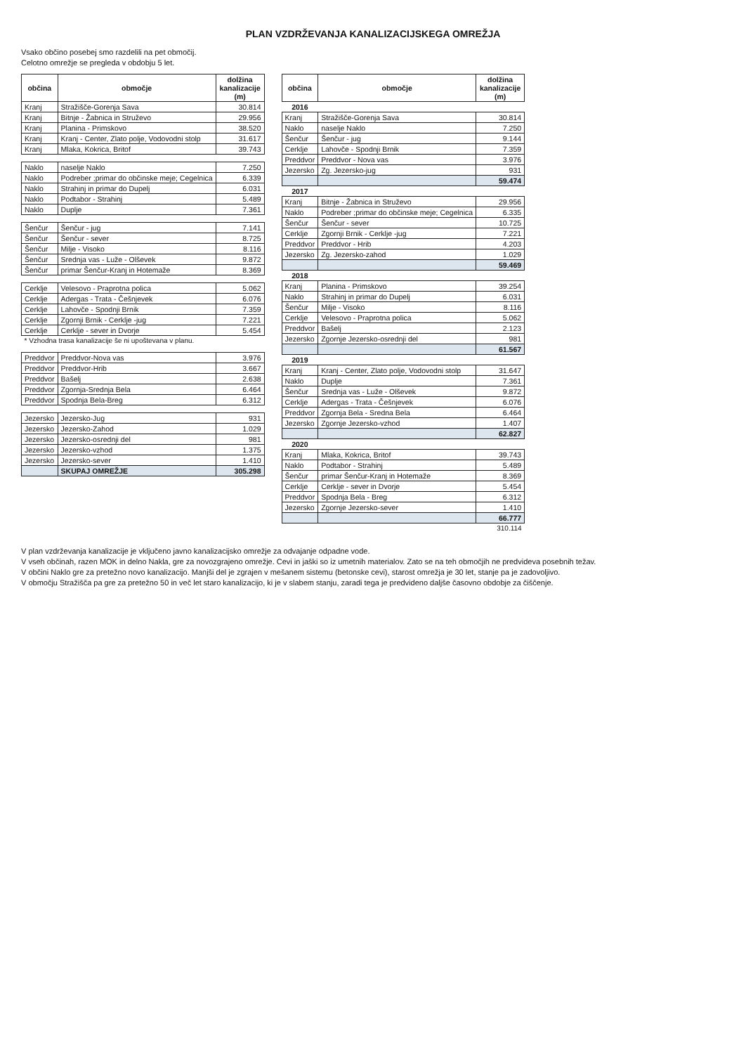PLAN VZDRŽEVANJA KANALIZACIJSKEGA OMREŽJA
Vsako občino posebej smo razdelili na pet območij.
Celotno omrežje se pregleda v obdobju 5 let.
| občina | območje | dolžina kanalizacije (m) |
| --- | --- | --- |
| Kranj | Stražišče-Gorenja Sava | 30.814 |
| Kranj | Bitnje - Žabnica in Struževo | 29.956 |
| Kranj | Planina - Primskovo | 38.520 |
| Kranj | Kranj - Center, Zlato polje, Vodovodni stolp | 31.617 |
| Kranj | Mlaka, Kokrica, Britof | 39.743 |
| Naklo | naselje Naklo | 7.250 |
| Naklo | Podreber ;primar do občinske meje; Cegelnica | 6.339 |
| Naklo | Strahinj in primar do Dupelj | 6.031 |
| Naklo | Podtabor - Strahinj | 5.489 |
| Naklo | Duplje | 7.361 |
| Šenčur | Šenčur - jug | 7.141 |
| Šenčur | Šenčur - sever | 8.725 |
| Šenčur | Milje - Visoko | 8.116 |
| Šenčur | Srednja vas - Luže - Olševek | 9.872 |
| Šenčur | primar Šenčur-Kranj in Hotemaže | 8.369 |
| Cerklje | Velesovo - Praprotna polica | 5.062 |
| Cerklje | Adergas - Trata - Češnjevek | 6.076 |
| Cerklje | Lahovče - Spodnji Brnik | 7.359 |
| Cerklje | Zgornji Brnik - Cerklje -jug | 7.221 |
| Cerklje | Cerklje - sever in Dvorje | 5.454 |
| * Vzhodna trasa kanalizacije še ni upoštevana v planu. | | |
| Preddvor | Preddvor-Nova vas | 3.976 |
| Preddvor | Preddvor-Hrib | 3.667 |
| Preddvor | Bašelj | 2.638 |
| Preddvor | Zgornja-Srednja Bela | 6.464 |
| Preddvor | Spodnja Bela-Breg | 6.312 |
| Jezersko | Jezersko-Jug | 931 |
| Jezersko | Jezersko-Zahod | 1.029 |
| Jezersko | Jezersko-osrednji del | 981 |
| Jezersko | Jezersko-vzhod | 1.375 |
| Jezersko | Jezersko-sever | 1.410 |
| | SKUPAJ OMREŽJE | 305.298 |
| občina | območje | dolžina kanalizacije (m) |
| --- | --- | --- |
| 2016 | | |
| Kranj | Stražišče-Gorenja Sava | 30.814 |
| Naklo | naselje Naklo | 7.250 |
| Šenčur | Šenčur - jug | 9.144 |
| Cerklje | Lahovče - Spodnji Brnik | 7.359 |
| Preddvor | Preddvor - Nova vas | 3.976 |
| Jezersko | Zg. Jezersko-jug | 931 |
| | | 59.474 |
| 2017 | | |
| Kranj | Bitnje - Žabnica in Struževo | 29.956 |
| Naklo | Podreber ;primar do občinske meje; Cegelnica | 6.335 |
| Šenčur | Šenčur - sever | 10.725 |
| Cerklje | Zgornji Brnik - Cerklje -jug | 7.221 |
| Preddvor | Preddvor - Hrib | 4.203 |
| Jezersko | Zg. Jezersko-zahod | 1.029 |
| | | 59.469 |
| 2018 | | |
| Kranj | Planina - Primskovo | 39.254 |
| Naklo | Strahinj in primar do Dupelj | 6.031 |
| Šenčur | Milje - Visoko | 8.116 |
| Cerklje | Velesovo - Praprotna polica | 5.062 |
| Preddvor | Bašelj | 2.123 |
| Jezersko | Zgornje Jezersko-osrednji del | 981 |
| | | 61.567 |
| 2019 | | |
| Kranj | Kranj - Center, Zlato polje, Vodovodni stolp | 31.647 |
| Naklo | Duplje | 7.361 |
| Šenčur | Srednja vas - Luže - Olševek | 9.872 |
| Cerklje | Adergas - Trata - Češnjevek | 6.076 |
| Preddvor | Zgornja Bela - Sredna Bela | 6.464 |
| Jezersko | Zgornje Jezersko-vzhod | 1.407 |
| | | 62.827 |
| 2020 | | |
| Kranj | Mlaka, Kokrica, Britof | 39.743 |
| Naklo | Podtabor - Strahinj | 5.489 |
| Šenčur | primar Šenčur-Kranj in Hotemaže | 8.369 |
| Cerklje | Cerklje - sever in Dvorje | 5.454 |
| Preddvor | Spodnja Bela - Breg | 6.312 |
| Jezersko | Zgornje Jezersko-sever | 1.410 |
| | | 66.777 |
| | | 310.114 |
V plan vzdrževanja kanalizacije je vključeno javno kanalizacijsko omrežje za odvajanje odpadne vode.
V vseh občinah, razen MOK in delno Nakla, gre za novozgrajeno omrežje. Cevi in jaški so iz umetnih materialov. Zato se na teh območjih ne predvideva posebnih težav.
V občini Naklo gre za pretežno novo kanalizacijo. Manjši del je zgrajen v mešanem sistemu (betonske cevi), starost omrežja je 30 let, stanje pa je zadovoljivo.
V območju Stražišča pa gre za pretežno 50 in več let staro kanalizacijo, ki je v slabem stanju, zaradi tega je predvideno daljše časovno obdobje za čiščenje.